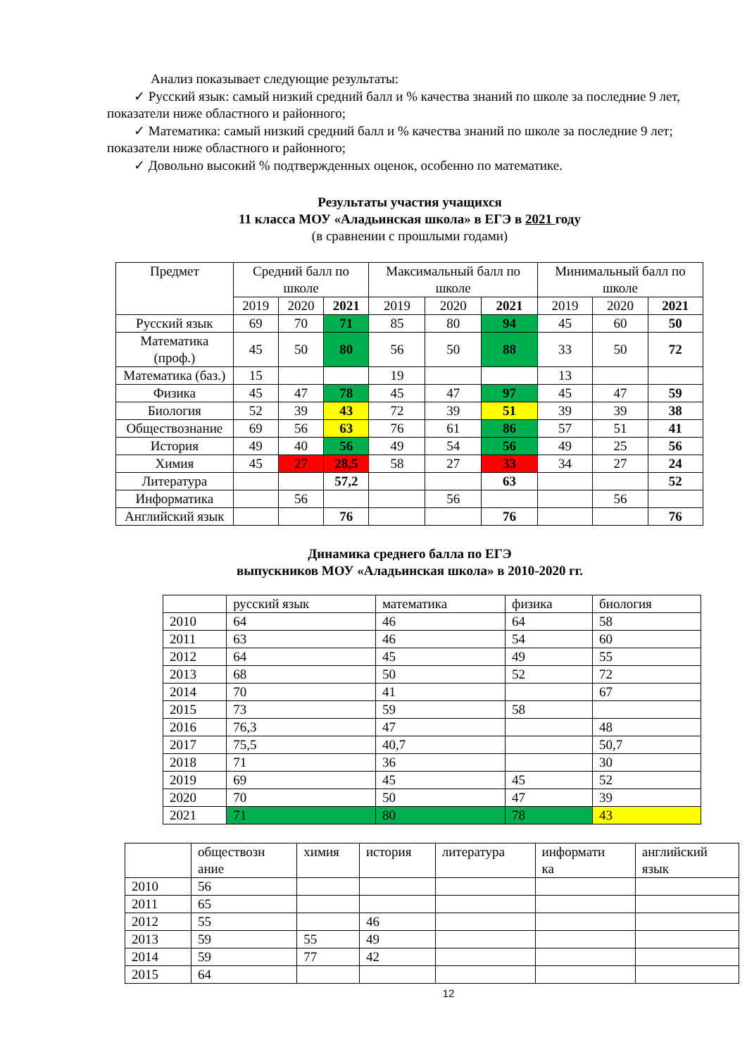Анализ показывает следующие результаты:
✓ Русский язык: самый низкий средний балл и % качества знаний по школе за последние 9 лет, показатели ниже областного и районного;
✓ Математика: самый низкий средний балл и % качества знаний по школе за последние 9 лет; показатели ниже областного и районного;
✓ Довольно высокий % подтвержденных оценок, особенно по математике.
Результаты участия учащихся
11 класса МОУ «Аладьинская школа» в ЕГЭ в 2021 году
(в сравнении с прошлыми годами)
| Предмет | Средний балл по школе | | | Максимальный балл по школе | | | Минимальный балл по школе | | |
| --- | --- | --- | --- | --- | --- | --- | --- | --- | --- |
| | 2019 | 2020 | 2021 | 2019 | 2020 | 2021 | 2019 | 2020 | 2021 |
| Русский язык | 69 | 70 | 71 | 85 | 80 | 94 | 45 | 60 | 50 |
| Математика (проф.) | 45 | 50 | 80 | 56 | 50 | 88 | 33 | 50 | 72 |
| Математика (баз.) | 15 | | | 19 | | | 13 | | |
| Физика | 45 | 47 | 78 | 45 | 47 | 97 | 45 | 47 | 59 |
| Биология | 52 | 39 | 43 | 72 | 39 | 51 | 39 | 39 | 38 |
| Обществознание | 69 | 56 | 63 | 76 | 61 | 86 | 57 | 51 | 41 |
| История | 49 | 40 | 56 | 49 | 54 | 56 | 49 | 25 | 56 |
| Химия | 45 | 27 | 28,5 | 58 | 27 | 33 | 34 | 27 | 24 |
| Литература | | | 57,2 | | | 63 | | | 52 |
| Информатика | | 56 | | | 56 | | | 56 | |
| Английский язык | | | 76 | | | 76 | | | 76 |
Динамика среднего балла по ЕГЭ
выпускников МОУ «Аладьинская школа» в 2010-2020 гг.
| | русский язык | математика | физика | биология |
| 2010 | 64 | 46 | 64 | 58 |
| 2011 | 63 | 46 | 54 | 60 |
| 2012 | 64 | 45 | 49 | 55 |
| 2013 | 68 | 50 | 52 | 72 |
| 2014 | 70 | 41 | | 67 |
| 2015 | 73 | 59 | 58 | |
| 2016 | 76,3 | 47 | | 48 |
| 2017 | 75,5 | 40,7 | | 50,7 |
| 2018 | 71 | 36 | | 30 |
| 2019 | 69 | 45 | 45 | 52 |
| 2020 | 70 | 50 | 47 | 39 |
| 2021 | 71 | 80 | 78 | 43 |
| | обществозн ание | химия | история | литература | информати ка | английский язык |
| 2010 | 56 | | | | | |
| 2011 | 65 | | | | | |
| 2012 | 55 | | 46 | | | |
| 2013 | 59 | 55 | 49 | | | |
| 2014 | 59 | 77 | 42 | | | |
| 2015 | 64 | | | | | |
12